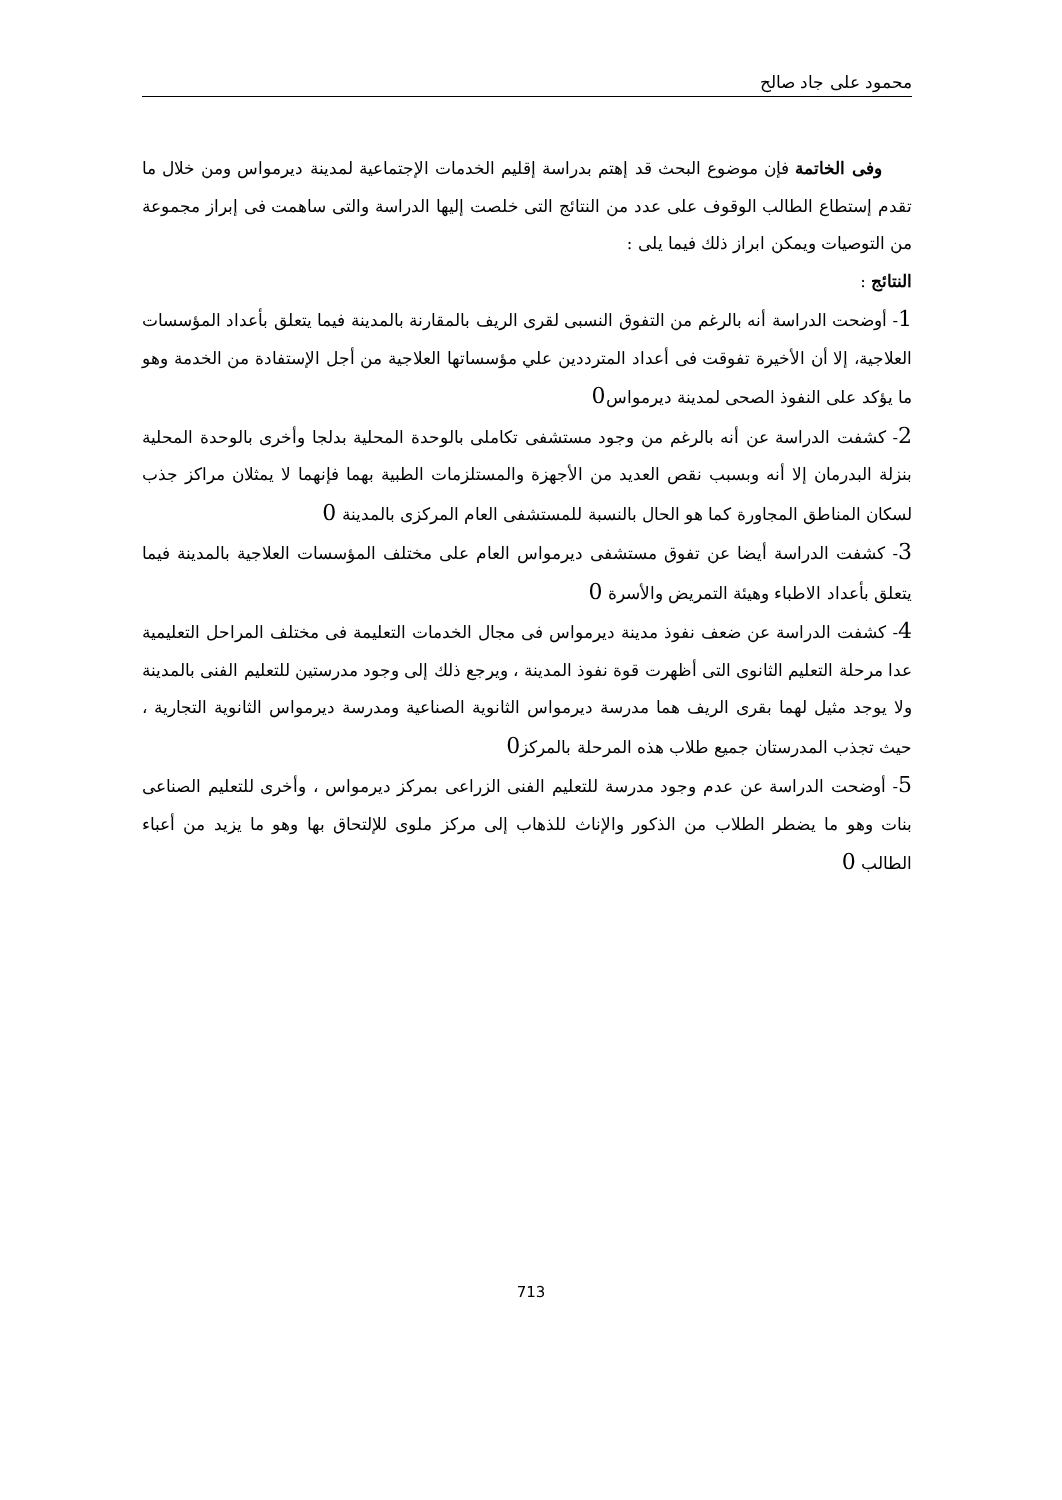محمود على جاد صالح
وفى الخاتمة فإن موضوع البحث قد إهتم بدراسة إقليم الخدمات الإجتماعية لمدينة ديرمواس ومن خلال ما تقدم إستطاع الطالب الوقوف على عدد من النتائج التى خلصت إليها الدراسة والتى ساهمت فى إبراز مجموعة من التوصيات ويمكن ابراز ذلك فيما يلى :
النتائج :
1- أوضحت الدراسة أنه بالرغم من التفوق النسبى لقرى الريف بالمقارنة بالمدينة فيما يتعلق بأعداد المؤسسات العلاجية، إلا أن الأخيرة تفوقت فى أعداد المترددين علي مؤسساتها العلاجية من أجل الإستفادة من الخدمة وهو ما يؤكد على النفوذ الصحى لمدينة ديرمواس0
2- كشفت الدراسة عن أنه بالرغم من وجود مستشفى تكاملى بالوحدة المحلية بدلجا وأخرى بالوحدة المحلية بنزلة البدرمان إلا أنه وبسبب نقص العديد من الأجهزة والمستلزمات الطبية بهما فإنهما لا يمثلان مراكز جذب لسكان المناطق المجاورة كما هو الحال بالنسبة للمستشفى العام المركزى بالمدينة 0
3- كشفت الدراسة أيضا عن تفوق مستشفى ديرمواس العام على مختلف المؤسسات العلاجية بالمدينة فيما يتعلق بأعداد الاطباء وهيئة التمريض والأسرة 0
4- كشفت الدراسة عن ضعف نفوذ مدينة ديرمواس فى مجال الخدمات التعليمة فى مختلف المراحل التعليمية عدا مرحلة التعليم الثانوى التى أظهرت قوة نفوذ المدينة ، ويرجع ذلك إلى وجود مدرستين للتعليم الفنى بالمدينة ولا يوجد مثيل لهما بقرى الريف هما مدرسة ديرمواس الثانوية الصناعية ومدرسة ديرمواس الثانوية التجارية ، حيث تجذب المدرستان جميع طلاب هذه المرحلة بالمركز0
5- أوضحت الدراسة عن عدم وجود مدرسة للتعليم الفنى الزراعى بمركز ديرمواس ، وأخرى للتعليم الصناعى بنات وهو ما يضطر الطلاب من الذكور والإناث للذهاب إلى مركز ملوى للإلتحاق بها وهو ما يزيد من أعباء الطالب 0
713